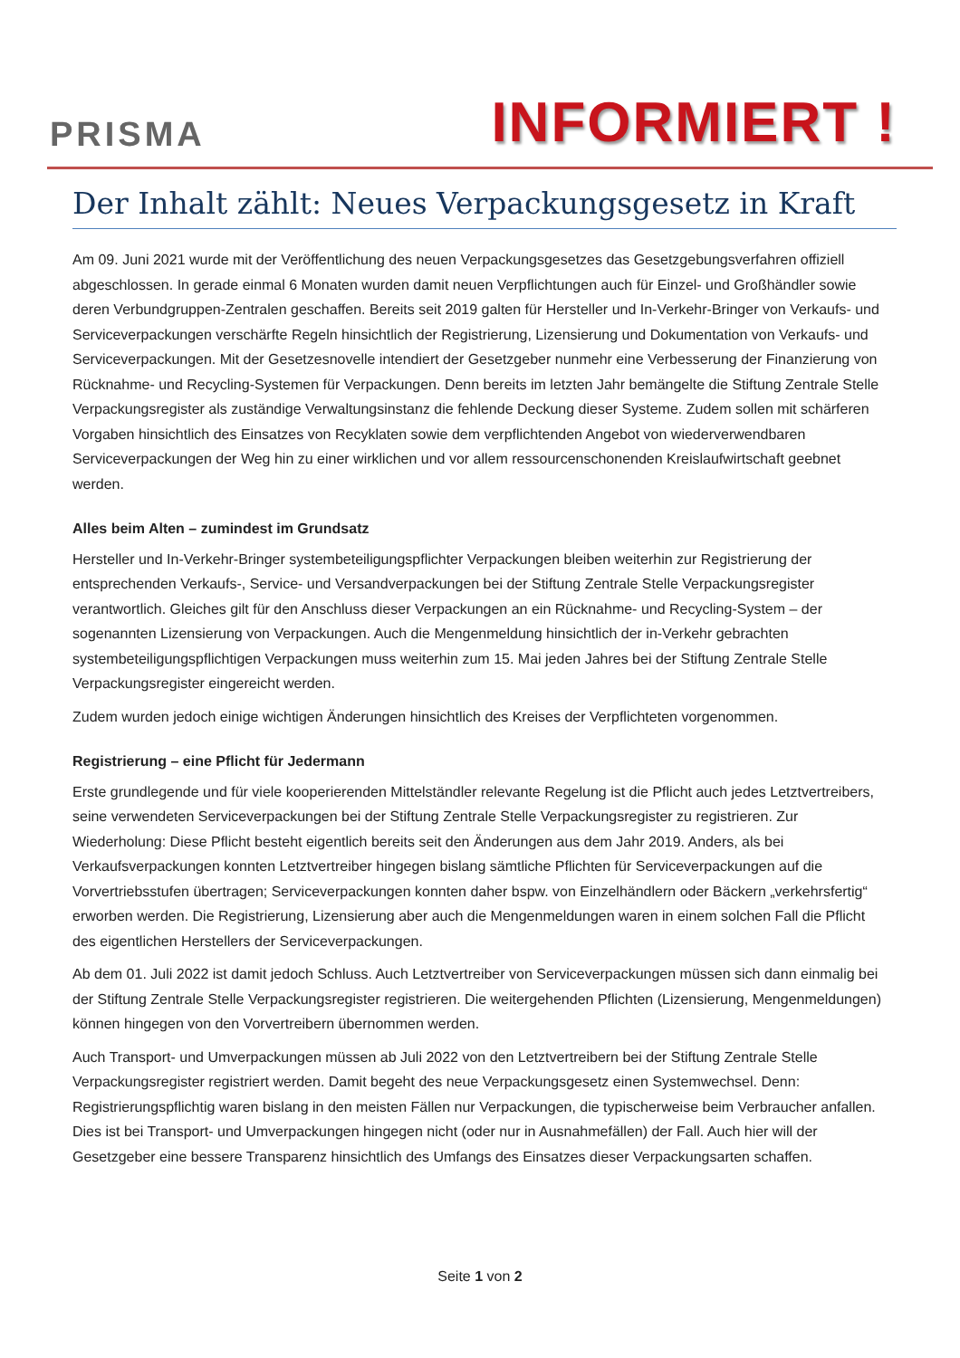PRISMA
INFORMIERT !
Der Inhalt zählt: Neues Verpackungsgesetz in Kraft
Am 09. Juni 2021 wurde mit der Veröffentlichung des neuen Verpackungsgesetzes das Gesetzgebungsverfahren offiziell abgeschlossen. In gerade einmal 6 Monaten wurden damit neuen Verpflichtungen auch für Einzel- und Großhändler sowie deren Verbundgruppen-Zentralen geschaffen. Bereits seit 2019 galten für Hersteller und In-Verkehr-Bringer von Verkaufs- und Serviceverpackungen verschärfte Regeln hinsichtlich der Registrierung, Lizensierung und Dokumentation von Verkaufs- und Serviceverpackungen. Mit der Gesetzesnovelle intendiert der Gesetzgeber nunmehr eine Verbesserung der Finanzierung von Rücknahme- und Recycling-Systemen für Verpackungen. Denn bereits im letzten Jahr bemängelte die Stiftung Zentrale Stelle Verpackungsregister als zuständige Verwaltungsinstanz die fehlende Deckung dieser Systeme. Zudem sollen mit schärferen Vorgaben hinsichtlich des Einsatzes von Recyklaten sowie dem verpflichtenden Angebot von wiederverwendbaren Serviceverpackungen der Weg hin zu einer wirklichen und vor allem ressourcenschonenden Kreislaufwirtschaft geebnet werden.
Alles beim Alten – zumindest im Grundsatz
Hersteller und In-Verkehr-Bringer systembeteiligungspflichter Verpackungen bleiben weiterhin zur Registrierung der entsprechenden Verkaufs-, Service- und Versandverpackungen bei der Stiftung Zentrale Stelle Verpackungsregister verantwortlich. Gleiches gilt für den Anschluss dieser Verpackungen an ein Rücknahme- und Recycling-System – der sogenannten Lizensierung von Verpackungen. Auch die Mengenmeldung hinsichtlich der in-Verkehr gebrachten systembeteiligungspflichtigen Verpackungen muss weiterhin zum 15. Mai jeden Jahres bei der Stiftung Zentrale Stelle Verpackungsregister eingereicht werden.
Zudem wurden jedoch einige wichtigen Änderungen hinsichtlich des Kreises der Verpflichteten vorgenommen.
Registrierung – eine Pflicht für Jedermann
Erste grundlegende und für viele kooperierenden Mittelständler relevante Regelung ist die Pflicht auch jedes Letztvertreibers, seine verwendeten Serviceverpackungen bei der Stiftung Zentrale Stelle Verpackungsregister zu registrieren. Zur Wiederholung: Diese Pflicht besteht eigentlich bereits seit den Änderungen aus dem Jahr 2019. Anders, als bei Verkaufsverpackungen konnten Letztvertreiber hingegen bislang sämtliche Pflichten für Serviceverpackungen auf die Vorvertriebsstufen übertragen; Serviceverpackungen konnten daher bspw. von Einzelhändlern oder Bäckern „verkehrsfertig“ erworben werden. Die Registrierung, Lizensierung aber auch die Mengenmeldungen waren in einem solchen Fall die Pflicht des eigentlichen Herstellers der Serviceverpackungen.
Ab dem 01. Juli 2022 ist damit jedoch Schluss. Auch Letztvertreiber von Serviceverpackungen müssen sich dann einmalig bei der Stiftung Zentrale Stelle Verpackungsregister registrieren. Die weitergehenden Pflichten (Lizensierung, Mengenmeldungen) können hingegen von den Vorvertreibern übernommen werden.
Auch Transport- und Umverpackungen müssen ab Juli 2022 von den Letztvertreibern bei der Stiftung Zentrale Stelle Verpackungsregister registriert werden. Damit begeht des neue Verpackungsgesetz einen Systemwechsel. Denn: Registrierungspflichtig waren bislang in den meisten Fällen nur Verpackungen, die typischerweise beim Verbraucher anfallen. Dies ist bei Transport- und Umverpackungen hingegen nicht (oder nur in Ausnahmefällen) der Fall. Auch hier will der Gesetzgeber eine bessere Transparenz hinsichtlich des Umfangs des Einsatzes dieser Verpackungsarten schaffen.
Seite 1 von 2